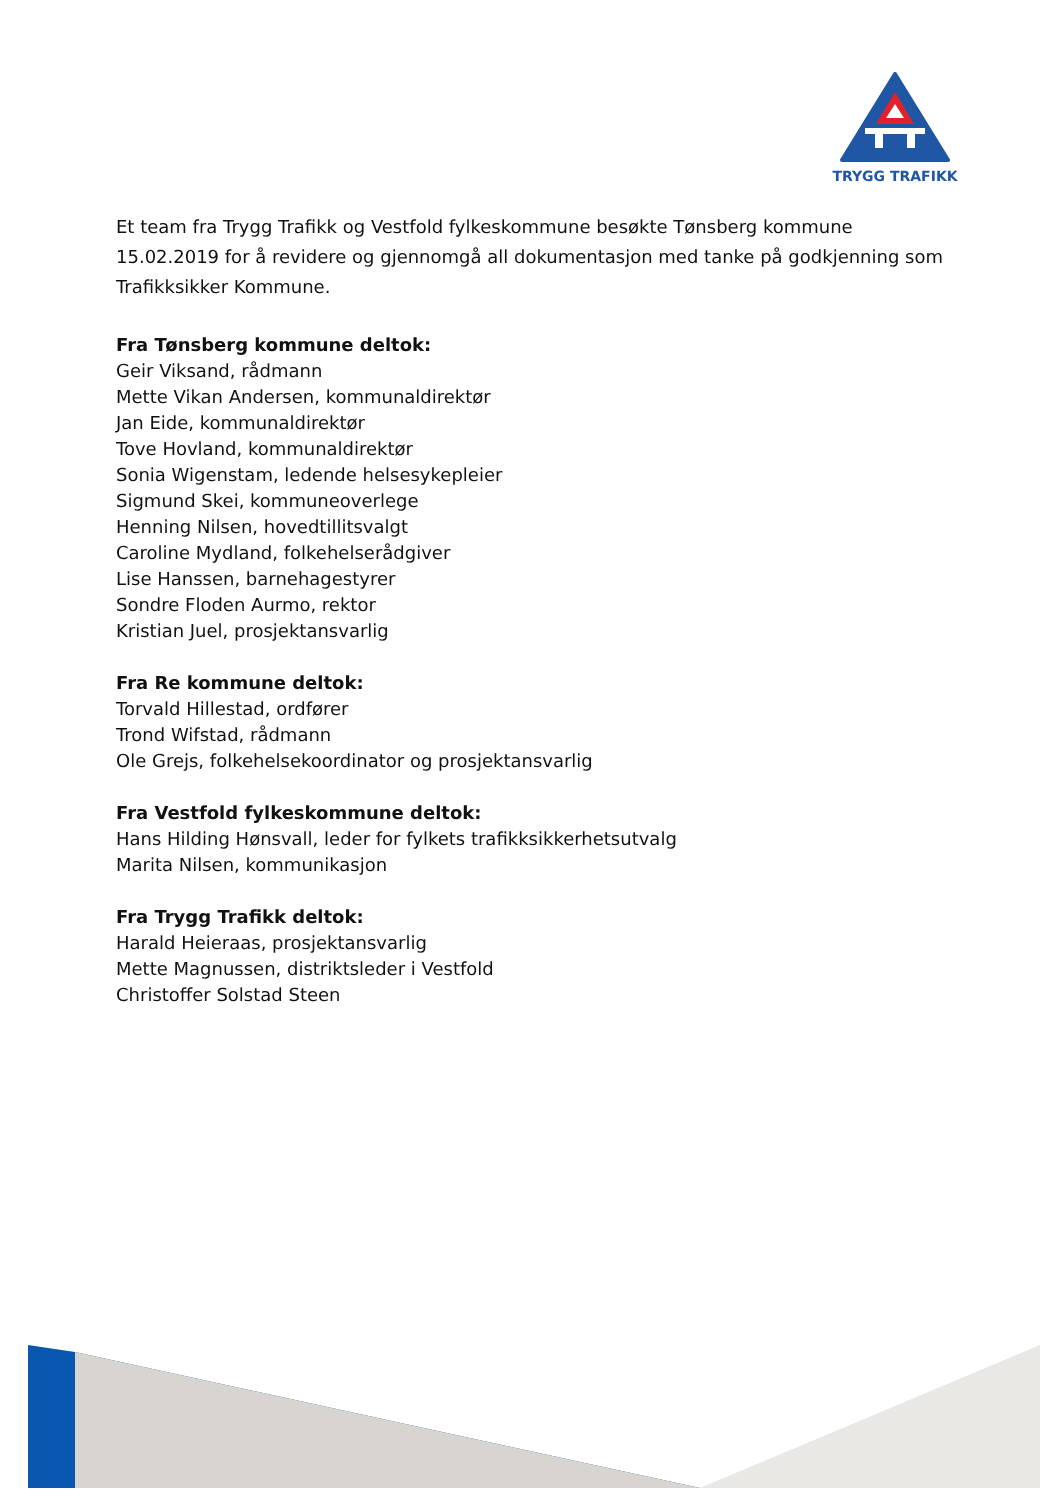TRYGG TRAFIKK
Et team fra Trygg Trafikk og Vestfold fylkeskommune besøkte Tønsberg kommune 15.02.2019 for å revidere og gjennomgå all dokumentasjon med tanke på godkjenning som Trafikksikker Kommune.
Fra Tønsberg kommune deltok:
Geir Viksand, rådmann
Mette Vikan Andersen, kommunaldirektør
Jan Eide, kommunaldirektør
Tove Hovland, kommunaldirektør
Sonia Wigenstam, ledende helsesykepleier
Sigmund Skei, kommuneoverlege
Henning Nilsen, hovedtillitsvalgt
Caroline Mydland, folkehelserådgiver
Lise Hanssen, barnehagestyrer
Sondre Floden Aurmo, rektor
Kristian Juel, prosjektansvarlig
Fra Re kommune deltok:
Torvald Hillestad, ordfører
Trond Wifstad, rådmann
Ole Grejs, folkehelsekoordinator og prosjektansvarlig
Fra Vestfold fylkeskommune deltok:
Hans Hilding Hønsvall, leder for fylkets trafikksikkerhetsutvalg
Marita Nilsen, kommunikasjon
Fra Trygg Trafikk deltok:
Harald Heieraas, prosjektansvarlig
Mette Magnussen, distriktsleder i Vestfold
Christoffer Solstad Steen